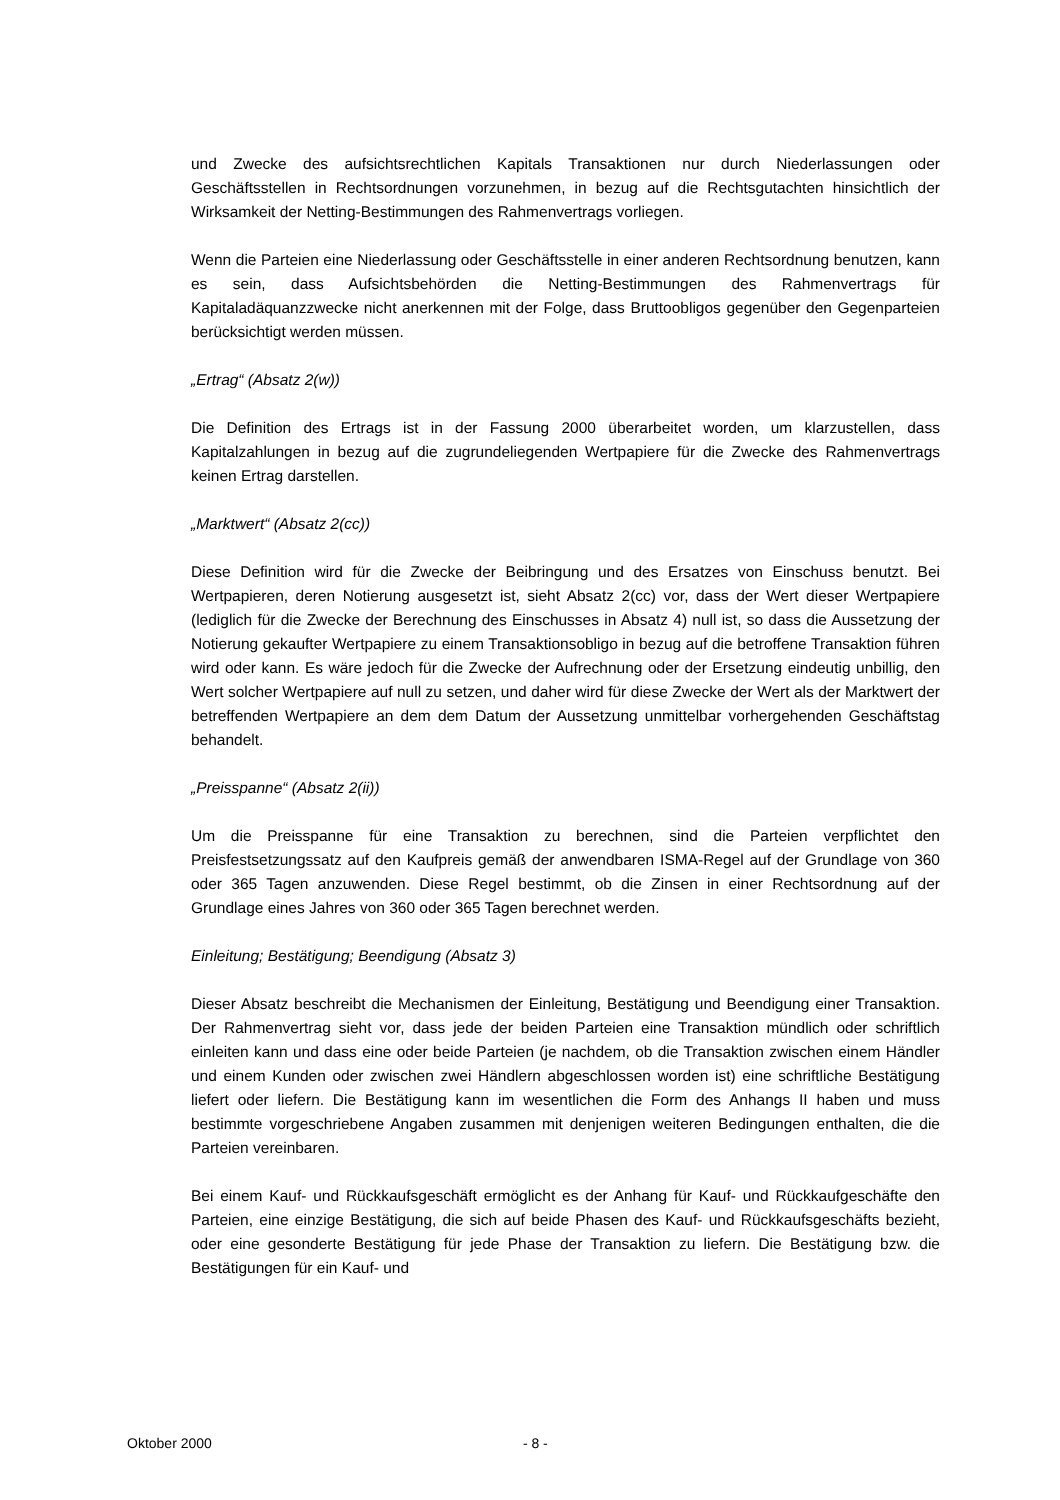und Zwecke des aufsichtsrechtlichen Kapitals Transaktionen nur durch Niederlassungen oder Geschäftsstellen in Rechtsordnungen vorzunehmen, in bezug auf die Rechtsgutachten hinsichtlich der Wirksamkeit der Netting-Bestimmungen des Rahmenvertrags vorliegen.
Wenn die Parteien eine Niederlassung oder Geschäftsstelle in einer anderen Rechtsordnung benutzen, kann es sein, dass Aufsichtsbehörden die Netting-Bestimmungen des Rahmenvertrags für Kapitaladäquanzzwecke nicht anerkennen mit der Folge, dass Bruttoobligos gegenüber den Gegenparteien berücksichtigt werden müssen.
„Ertrag“ (Absatz 2(w))
Die Definition des Ertrags ist in der Fassung 2000 überarbeitet worden, um klarzustellen, dass Kapitalzahlungen in bezug auf die zugrundeliegenden Wertpapiere für die Zwecke des Rahmenvertrags keinen Ertrag darstellen.
„Marktwert“ (Absatz 2(cc))
Diese Definition wird für die Zwecke der Beibringung und des Ersatzes von Einschuss benutzt. Bei Wertpapieren, deren Notierung ausgesetzt ist, sieht Absatz 2(cc) vor, dass der Wert dieser Wertpapiere (lediglich für die Zwecke der Berechnung des Einschusses in Absatz 4) null ist, so dass die Aussetzung der Notierung gekaufter Wertpapiere zu einem Transaktionsobligo in bezug auf die betroffene Transaktion führen wird oder kann. Es wäre jedoch für die Zwecke der Aufrechnung oder der Ersetzung eindeutig unbillig, den Wert solcher Wertpapiere auf null zu setzen, und daher wird für diese Zwecke der Wert als der Marktwert der betreffenden Wertpapiere an dem dem Datum der Aussetzung unmittelbar vorhergehenden Geschäftstag behandelt.
„Preisspanne“ (Absatz 2(ii))
Um die Preisspanne für eine Transaktion zu berechnen, sind die Parteien verpflichtet den Preisfestsetzungssatz auf den Kaufpreis gemäß der anwendbaren ISMA-Regel auf der Grundlage von 360 oder 365 Tagen anzuwenden. Diese Regel bestimmt, ob die Zinsen in einer Rechtsordnung auf der Grundlage eines Jahres von 360 oder 365 Tagen berechnet werden.
Einleitung; Bestätigung; Beendigung (Absatz 3)
Dieser Absatz beschreibt die Mechanismen der Einleitung, Bestätigung und Beendigung einer Transaktion. Der Rahmenvertrag sieht vor, dass jede der beiden Parteien eine Transaktion mündlich oder schriftlich einleiten kann und dass eine oder beide Parteien (je nachdem, ob die Transaktion zwischen einem Händler und einem Kunden oder zwischen zwei Händlern abgeschlossen worden ist) eine schriftliche Bestätigung liefert oder liefern. Die Bestätigung kann im wesentlichen die Form des Anhangs II haben und muss bestimmte vorgeschriebene Angaben zusammen mit denjenigen weiteren Bedingungen enthalten, die die Parteien vereinbaren.
Bei einem Kauf- und Rückkaufsgeschäft ermöglicht es der Anhang für Kauf- und Rückkaufgeschäfte den Parteien, eine einzige Bestätigung, die sich auf beide Phasen des Kauf- und Rückkaufsgeschäfts bezieht, oder eine gesonderte Bestätigung für jede Phase der Transaktion zu liefern. Die Bestätigung bzw. die Bestätigungen für ein Kauf- und
Oktober 2000 - 8 -